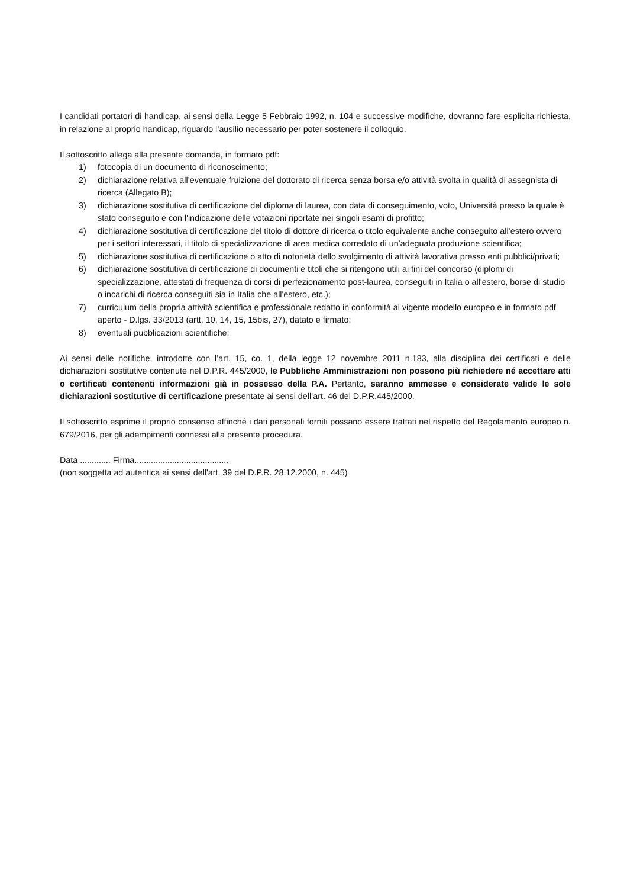I candidati portatori di handicap, ai sensi della Legge 5 Febbraio 1992, n. 104 e successive modifiche, dovranno fare esplicita richiesta, in relazione al proprio handicap, riguardo l’ausilio necessario per poter sostenere il colloquio.
Il sottoscritto allega alla presente domanda, in formato pdf:
1) fotocopia di un documento di riconoscimento;
2) dichiarazione relativa all’eventuale fruizione del dottorato di ricerca senza borsa e/o attività svolta in qualità di assegnista di ricerca (Allegato B);
3) dichiarazione sostitutiva di certificazione del diploma di laurea, con data di conseguimento, voto, Università presso la quale è stato conseguito e con l'indicazione delle votazioni riportate nei singoli esami di profitto;
4) dichiarazione sostitutiva di certificazione del titolo di dottore di ricerca o titolo equivalente anche conseguito all’estero ovvero per i settori interessati, il titolo di specializzazione di area medica corredato di un’adeguata produzione scientifica;
5) dichiarazione sostitutiva di certificazione o atto di notorietà dello svolgimento di attività lavorativa presso enti pubblici/privati;
6) dichiarazione sostitutiva di certificazione di documenti e titoli che si ritengono utili ai fini del concorso (diplomi di specializzazione, attestati di frequenza di corsi di perfezionamento post-laurea, conseguiti in Italia o all'estero, borse di studio o incarichi di ricerca conseguiti sia in Italia che all'estero, etc.);
7) curriculum della propria attività scientifica e professionale redatto in conformità al vigente modello europeo e in formato pdf aperto - D.lgs. 33/2013 (artt. 10, 14, 15, 15bis, 27), datato e firmato;
8) eventuali pubblicazioni scientifiche;
Ai sensi delle notifiche, introdotte con l’art. 15, co. 1, della legge 12 novembre 2011 n.183, alla disciplina dei certificati e delle dichiarazioni sostitutive contenute nel D.P.R. 445/2000, le Pubbliche Amministrazioni non possono più richiedere né accettare atti o certificati contenenti informazioni già in possesso della P.A. Pertanto, saranno ammesse e considerate valide le sole dichiarazioni sostitutive di certificazione presentate ai sensi dell’art. 46 del D.P.R.445/2000.
Il sottoscritto esprime il proprio consenso affinché i dati personali forniti possano essere trattati nel rispetto del Regolamento europeo n. 679/2016, per gli adempimenti connessi alla presente procedura.
Data ............. Firma........................................
(non soggetta ad autentica ai sensi dell'art. 39 del D.P.R. 28.12.2000, n. 445)